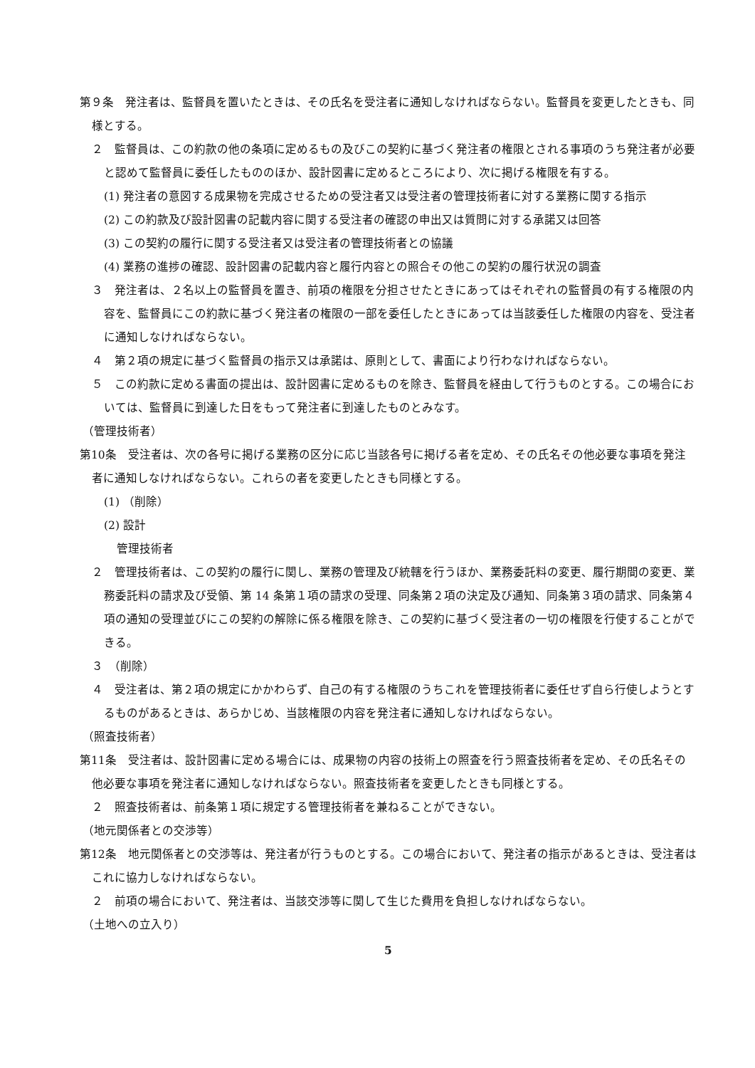第９条　発注者は、監督員を置いたときは、その氏名を受注者に通知しなければならない。監督員を変更したときも、同様とする。
２　監督員は、この約款の他の条項に定めるもの及びこの契約に基づく発注者の権限とされる事項のうち発注者が必要と認めて監督員に委任したもののほか、設計図書に定めるところにより、次に掲げる権限を有する。
(1) 発注者の意図する成果物を完成させるための受注者又は受注者の管理技術者に対する業務に関する指示
(2) この約款及び設計図書の記載内容に関する受注者の確認の申出又は質問に対する承諾又は回答
(3) この契約の履行に関する受注者又は受注者の管理技術者との協議
(4) 業務の進捗の確認、設計図書の記載内容と履行内容との照合その他この契約の履行状況の調査
３　発注者は、２名以上の監督員を置き、前項の権限を分担させたときにあってはそれぞれの監督員の有する権限の内容を、監督員にこの約款に基づく発注者の権限の一部を委任したときにあっては当該委任した権限の内容を、受注者に通知しなければならない。
４　第２項の規定に基づく監督員の指示又は承諾は、原則として、書面により行わなければならない。
５　この約款に定める書面の提出は、設計図書に定めるものを除き、監督員を経由して行うものとする。この場合においては、監督員に到達した日をもって発注者に到達したものとみなす。
（管理技術者）
第10条　受注者は、次の各号に掲げる業務の区分に応じ当該各号に掲げる者を定め、その氏名その他必要な事項を発注者に通知しなければならない。これらの者を変更したときも同様とする。
(1) （削除）
(2) 設計
管理技術者
２　管理技術者は、この契約の履行に関し、業務の管理及び統轄を行うほか、業務委託料の変更、履行期間の変更、業務委託料の請求及び受領、第 14 条第１項の請求の受理、同条第２項の決定及び通知、同条第３項の請求、同条第４項の通知の受理並びにこの契約の解除に係る権限を除き、この契約に基づく受注者の一切の権限を行使することができる。
３　（削除）
４　受注者は、第２項の規定にかかわらず、自己の有する権限のうちこれを管理技術者に委任せず自ら行使しようとするものがあるときは、あらかじめ、当該権限の内容を発注者に通知しなければならない。
（照査技術者）
第11条　受注者は、設計図書に定める場合には、成果物の内容の技術上の照査を行う照査技術者を定め、その氏名その他必要な事項を発注者に通知しなければならない。照査技術者を変更したときも同様とする。
２　照査技術者は、前条第１項に規定する管理技術者を兼ねることができない。
（地元関係者との交渉等）
第12条　地元関係者との交渉等は、発注者が行うものとする。この場合において、発注者の指示があるときは、受注者はこれに協力しなければならない。
２　前項の場合において、発注者は、当該交渉等に関して生じた費用を負担しなければならない。
（土地への立入り）
5